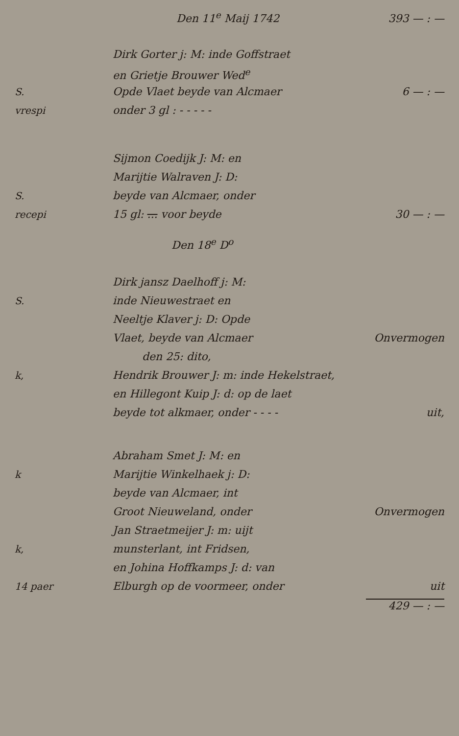Den 11<sup>e</sup> Maij 1742 393 — : —
Dirk Gorter j: M: inde Goffstraet
en Grietje Brouwer Wed<sup>e</sup>
S. Opde Vlaet beyde van Alcmaer 6 — : —
vrespi onder 3 gl : - - - - -
Sijmon Coedijk J: M: en
Marijtie Walraven J: D:
S. beyde van Alcmaer, onder
recepi 15 gl: ... voor beyde 30 — : —
Den 18<sup>e</sup> D<sup>o</sup>
Dirk jansz Daelhoff j: M:
S. inde Nieuwestraet en
Neeltje Klaver j: D: Opde
Vlaet, beyde van Alcmaer Onvermogen
den 25: dito,
k, Hendrik Brouwer J: m: inde Hekelstraet,
en Hillegont Kuip J: d: op de laet
beyde tot alkmaer, onder - - - -
uit,
Abraham Smet J: M: en
k Marijtie Winkelhaek j: D:
beyde van Alcmaer, int
Groot Nieuweland, onder Onvermogen
Jan Straetmeijer J: m: uijt
k, munsterlant, int Fridsen,
en Johina Hoffkamps J: d: van
14 paer Elburgh op de voormeer, onder uit
429 — : —